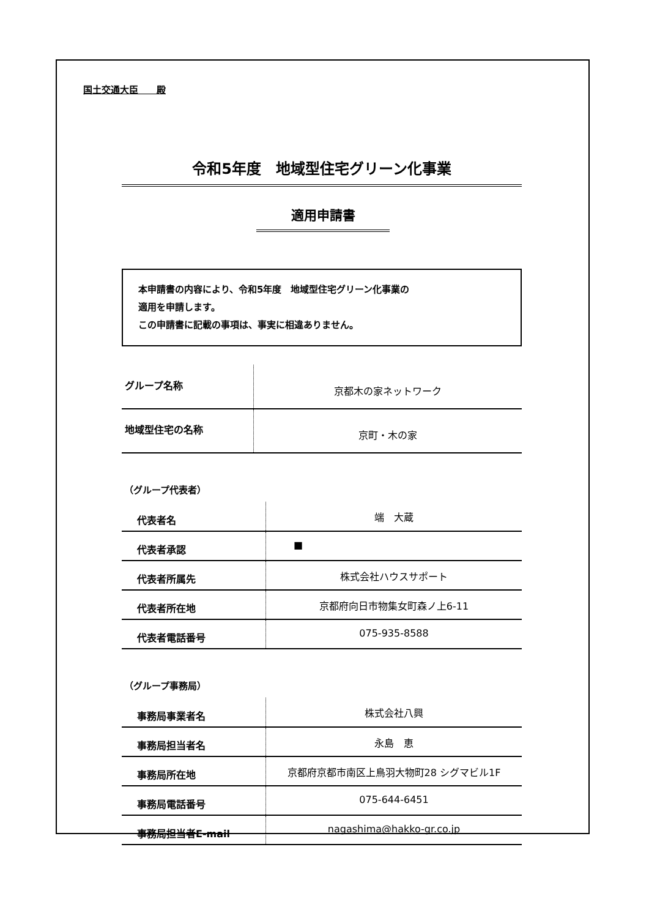国土交通大臣　　殿
令和5年度　地域型住宅グリーン化事業
適用申請書
本申請書の内容により、令和5年度　地域型住宅グリーン化事業の
適用を申請します。
この申請書に記載の事項は、事実に相違ありません。
| グループ名称 | 京都木の家ネットワーク |
| 地域型住宅の名称 | 京町・木の家 |
（グループ代表者）
| 代表者名 | 端 大蔵 |
| 代表者承認 | ■ |
| 代表者所属先 | 株式会社ハウスサポート |
| 代表者所在地 | 京都府向日市物集女町森ノ上6-11 |
| 代表者電話番号 | 075-935-8588 |
（グループ事務局）
| 事務局事業者名 | 株式会社八興 |
| 事務局担当者名 | 永島 恵 |
| 事務局所在地 | 京都府京都市南区上鳥羽大物町28 シグマビル1F |
| 事務局電話番号 | 075-644-6451 |
| 事務局担当者E-mail | nagashima@hakko-gr.co.jp |